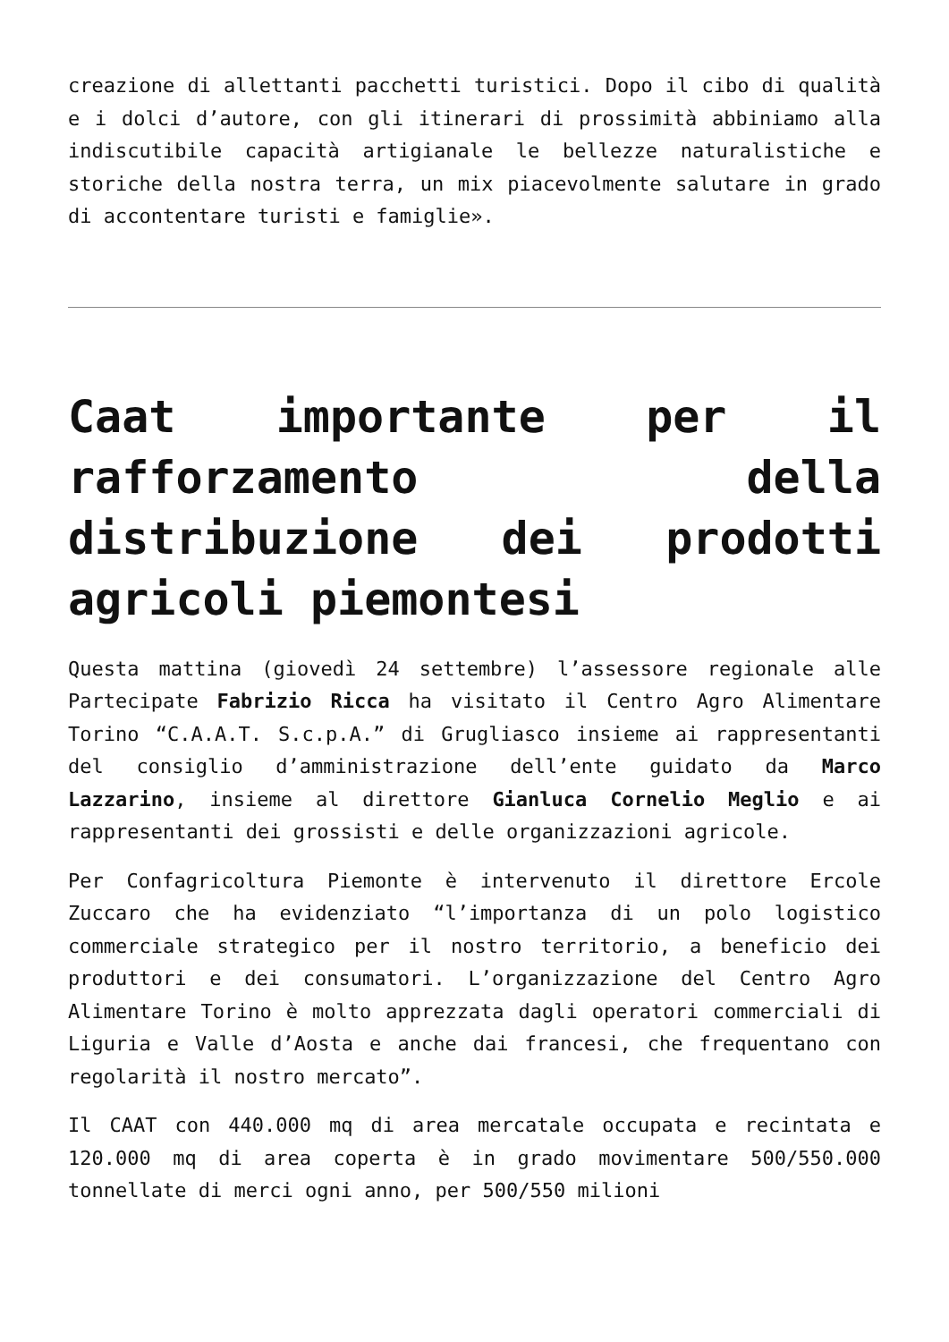creazione di allettanti pacchetti turistici. Dopo il cibo di qualità e i dolci d’autore, con gli itinerari di prossimità abbiniamo alla indiscutibile capacità artigianale le bellezze naturalistiche e storiche della nostra terra, un mix piacevolmente salutare in grado di accontentare turisti e famiglie».
Caat importante per il rafforzamento della distribuzione dei prodotti agricoli piemontesi
Questa mattina (giovedì 24 settembre) l’assessore regionale alle Partecipate Fabrizio Ricca ha visitato il Centro Agro Alimentare Torino “C.A.A.T. S.c.p.A.” di Grugliasco insieme ai rappresentanti del consiglio d’amministrazione dell’ente guidato da Marco Lazzarino, insieme al direttore Gianluca Cornelio Meglio e ai rappresentanti dei grossisti e delle organizzazioni agricole.
Per Confagricoltura Piemonte è intervenuto il direttore Ercole Zuccaro che ha evidenziato “l’importanza di un polo logistico commerciale strategico per il nostro territorio, a beneficio dei produttori e dei consumatori. L’organizzazione del Centro Agro Alimentare Torino è molto apprezzata dagli operatori commerciali di Liguria e Valle d’Aosta e anche dai francesi, che frequentano con regolarità il nostro mercato”.
Il CAAT con 440.000 mq di area mercatale occupata e recintata e 120.000 mq di area coperta è in grado movimentare 500/550.000 tonnellate di merci ogni anno, per 500/550 milioni